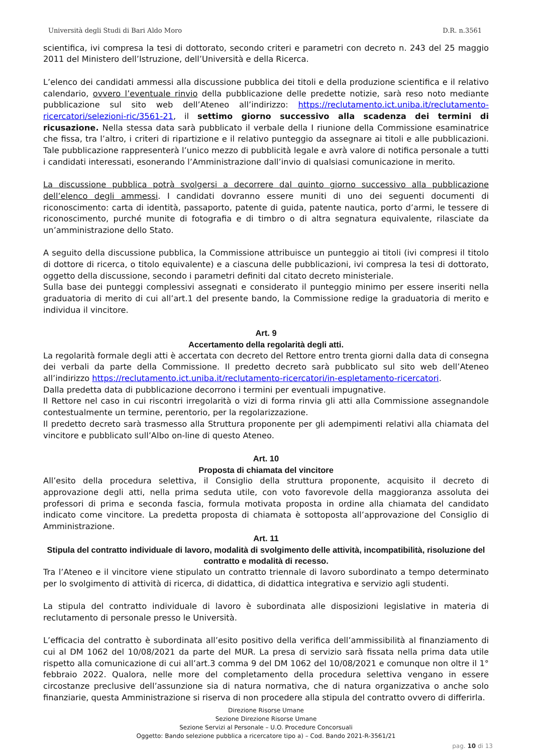Università degli Studi di Bari Aldo Moro D.R. n.3561
scientifica, ivi compresa la tesi di dottorato, secondo criteri e parametri con decreto n. 243 del 25 maggio 2011 del Ministero dell’Istruzione, dell’Università e della Ricerca.
L’elenco dei candidati ammessi alla discussione pubblica dei titoli e della produzione scientifica e il relativo calendario, ovvero l’eventuale rinvio della pubblicazione delle predette notizie, sarà reso noto mediante pubblicazione sul sito web dell’Ateneo all’indirizzo: https://reclutamento.ict.uniba.it/reclutamento-ricercatori/selezioni-ric/3561-21, il settimo giorno successivo alla scadenza dei termini di ricusazione. Nella stessa data sarà pubblicato il verbale della I riunione della Commissione esaminatrice che fissa, tra l’altro, i criteri di ripartizione e il relativo punteggio da assegnare ai titoli e alle pubblicazioni. Tale pubblicazione rappresenterà l’unico mezzo di pubblicità legale e avrà valore di notifica personale a tutti i candidati interessati, esonerando l’Amministrazione dall’invio di qualsiasi comunicazione in merito.
La discussione pubblica potrà svolgersi a decorrere dal quinto giorno successivo alla pubblicazione dell’elenco degli ammessi. I candidati dovranno essere muniti di uno dei seguenti documenti di riconoscimento: carta di identità, passaporto, patente di guida, patente nautica, porto d’armi, le tessere di riconoscimento, purché munite di fotografia e di timbro o di altra segnatura equivalente, rilasciate da un’amministrazione dello Stato.
A seguito della discussione pubblica, la Commissione attribuisce un punteggio ai titoli (ivi compresi il titolo di dottore di ricerca, o titolo equivalente) e a ciascuna delle pubblicazioni, ivi compresa la tesi di dottorato, oggetto della discussione, secondo i parametri definiti dal citato decreto ministeriale.
Sulla base dei punteggi complessivi assegnati e considerato il punteggio minimo per essere inseriti nella graduatoria di merito di cui all’art.1 del presente bando, la Commissione redige la graduatoria di merito e individua il vincitore.
Art. 9
Accertamento della regolarità degli atti.
La regolarità formale degli atti è accertata con decreto del Rettore entro trenta giorni dalla data di consegna dei verbali da parte della Commissione. Il predetto decreto sarà pubblicato sul sito web dell’Ateneo all’indirizzo https://reclutamento.ict.uniba.it/reclutamento-ricercatori/in-espletamento-ricercatori.
Dalla predetta data di pubblicazione decorrono i termini per eventuali impugnative.
Il Rettore nel caso in cui riscontri irregolarità o vizi di forma rinvia gli atti alla Commissione assegnandole contestualmente un termine, perentorio, per la regolarizzazione.
Il predetto decreto sarà trasmesso alla Struttura proponente per gli adempimenti relativi alla chiamata del vincitore e pubblicato sull’Albo on-line di questo Ateneo.
Art. 10
Proposta di chiamata del vincitore
All’esito della procedura selettiva, il Consiglio della struttura proponente, acquisito il decreto di approvazione degli atti, nella prima seduta utile, con voto favorevole della maggioranza assoluta dei professori di prima e seconda fascia, formula motivata proposta in ordine alla chiamata del candidato indicato come vincitore. La predetta proposta di chiamata è sottoposta all’approvazione del Consiglio di Amministrazione.
Art. 11
Stipula del contratto individuale di lavoro, modalità di svolgimento delle attività, incompatibilità, risoluzione del contratto e modalità di recesso.
Tra l’Ateneo e il vincitore viene stipulato un contratto triennale di lavoro subordinato a tempo determinato per lo svolgimento di attività di ricerca, di didattica, di didattica integrativa e servizio agli studenti.
La stipula del contratto individuale di lavoro è subordinata alle disposizioni legislative in materia di reclutamento di personale presso le Università.
L’efficacia del contratto è subordinata all’esito positivo della verifica dell’ammissibilità al finanziamento di cui al DM 1062 del 10/08/2021 da parte del MUR. La presa di servizio sarà fissata nella prima data utile rispetto alla comunicazione di cui all’art.3 comma 9 del DM 1062 del 10/08/2021 e comunque non oltre il 1° febbraio 2022. Qualora, nelle more del completamento della procedura selettiva vengano in essere circostanze preclusive dell’assunzione sia di natura normativa, che di natura organizzativa o anche solo finanziarie, questa Amministrazione si riserva di non procedere alla stipula del contratto ovvero di differirla.
Direzione Risorse Umane
Sezione Direzione Risorse Umane
Sezione Servizi al Personale – U.O. Procedure Concorsuali
Oggetto: Bando selezione pubblica a ricercatore tipo a) – Cod. Bando 2021-R-3561/21
pag. 10 di 13